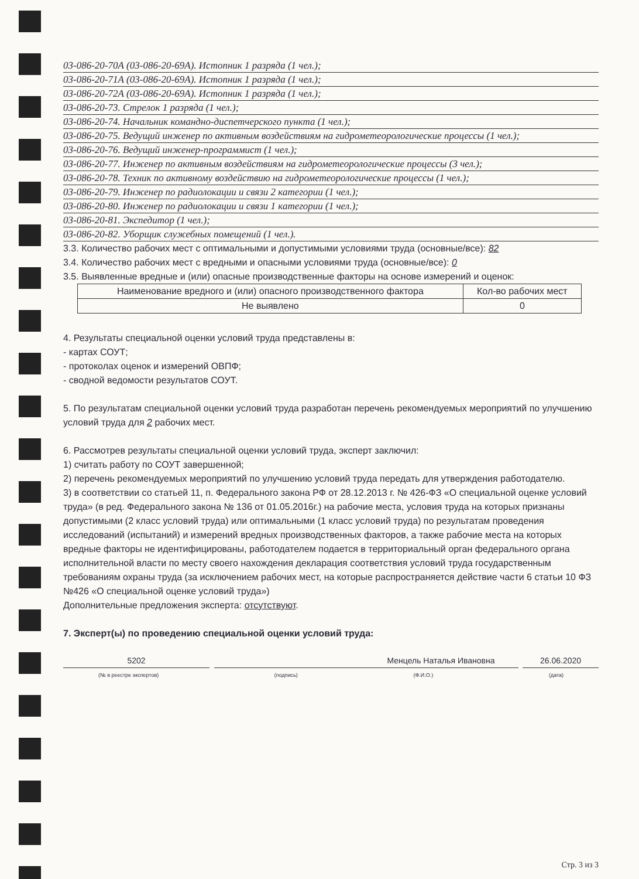03-086-20-70А (03-086-20-69А). Истопник 1 разряда (1 чел.);
03-086-20-71А (03-086-20-69А). Истопник 1 разряда (1 чел.);
03-086-20-72А (03-086-20-69А). Истопник 1 разряда (1 чел.);
03-086-20-73. Стрелок 1 разряда (1 чел.);
03-086-20-74. Начальник командно-диспетчерского пункта (1 чел.);
03-086-20-75. Ведущий инженер по активным воздействиям на гидрометеорологические процессы (1 чел.);
03-086-20-76. Ведущий инженер-программист (1 чел.);
03-086-20-77. Инженер по активным воздействиям на гидрометеорологические процессы (3 чел.);
03-086-20-78. Техник по активному воздействию на гидрометеорологические процессы (1 чел.);
03-086-20-79. Инженер по радиолокации и связи 2 категории (1 чел.);
03-086-20-80. Инженер по радиолокации и связи 1 категории (1 чел.);
03-086-20-81. Экспедитор (1 чел.);
03-086-20-82. Уборщик служебных помещений (1 чел.).
3.3. Количество рабочих мест с оптимальными и допустимыми условиями труда (основные/все): 82
3.4. Количество рабочих мест с вредными и опасными условиями труда (основные/все): 0
3.5. Выявленные вредные и (или) опасные производственные факторы на основе измерений и оценок:
| Наименование вредного и (или) опасного производственного фактора | Кол-во рабочих мест |
| --- | --- |
| Не выявлено | 0 |
4. Результаты специальной оценки условий труда представлены в:
- картах СОУТ;
- протоколах оценок и измерений ОВПФ;
- сводной ведомости результатов СОУТ.
5. По результатам специальной оценки условий труда разработан перечень рекомендуемых мероприятий по улучшению условий труда для 2 рабочих мест.
6. Рассмотрев результаты специальной оценки условий труда, эксперт заключил:
1) считать работу по СОУТ завершенной;
2) перечень рекомендуемых мероприятий по улучшению условий труда передать для утверждения работодателю.
3) в соответствии со статьей 11, п. Федерального закона РФ от 28.12.2013 г. № 426-ФЗ «О специальной оценке условий труда» (в ред. Федерального закона № 136 от 01.05.2016г.) на рабочие места, условия труда на которых признаны допустимыми (2 класс условий труда) или оптимальными (1 класс условий труда) по результатам проведения исследований (испытаний) и измерений вредных производственных факторов, а также рабочие места на которых вредные факторы не идентифицированы, работодателем подается в территориальный орган федерального органа исполнительной власти по месту своего нахождения декларация соответствия условий труда государственным требованиям охраны труда (за исключением рабочих мест, на которые распространяется действие части 6 статьи 10 ФЗ №426 «О специальной оценке условий труда»)
Дополнительные предложения эксперта: отсутствуют.
7. Эксперт(ы) по проведению специальной оценки условий труда:
5202 Менцель Наталья Ивановна 26.06.2020
(№ в реестре экспертов) (подпись) (Ф.И.О.) (дата)
Стр. 3 из 3